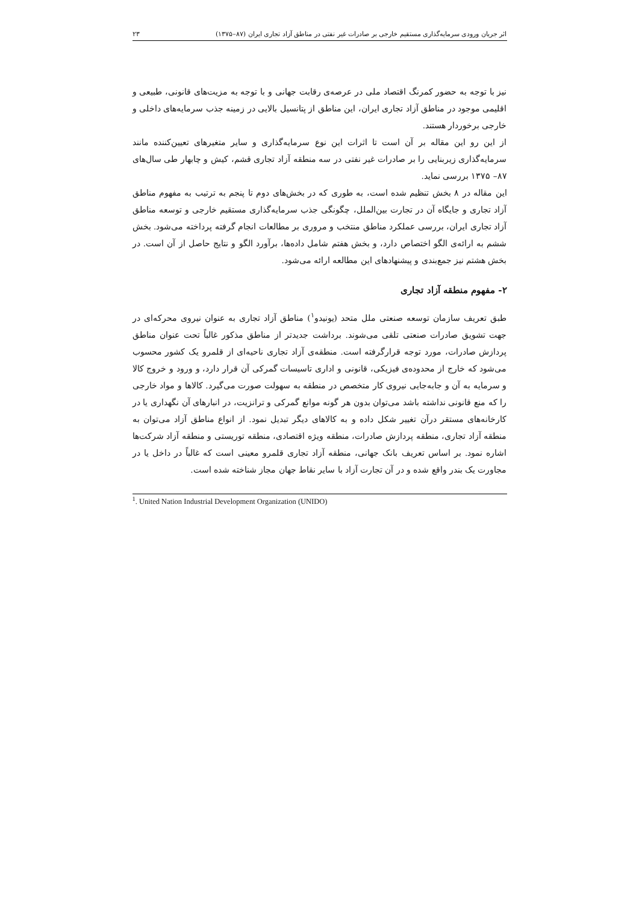اثر جریان ورودی سرمایه‌گذاری مستقیم خارجی بر صادرات غیر نفتی در مناطق آزاد تجاری ایران (۸۷–۱۳۷۵) ۲۳
نیز با توجه به حضور کمرنگ اقتصاد ملی در عرصه‌ی رقابت جهانی و با توجه به مزیت‌های قانونی، طبیعی و اقلیمی موجود در مناطق آزاد تجاری ایران، این مناطق از پتانسیل بالایی در زمینه جذب سرمایه‌های داخلی و خارجی برخوردار هستند.
از این رو این مقاله بر آن است تا اثرات این نوع سرمایه‌گذاری و سایر متغیرهای تعیین‌کننده مانند سرمایه‌گذاری زیربنایی را بر صادرات غیر نفتی در سه منطقه آزاد تجاری قشم، کیش و چابهار طی سال‌های ۸۷– ۱۳۷۵ بررسی نماید.
این مقاله در ۸ بخش تنظیم شده است، به طوری که در بخش‌های دوم تا پنجم به ترتیب به مفهوم مناطق آزاد تجاری و جایگاه آن در تجارت بین‌الملل، چگونگی جذب سرمایه‌گذاری مستقیم خارجی و توسعه مناطق آزاد تجاری ایران، بررسی عملکرد مناطق منتخب و مروری بر مطالعات انجام گرفته پرداخته می‌شود. بخش ششم به ارائه‌ی الگو اختصاص دارد، و بخش هفتم شامل داده‌ها، برآورد الگو و نتایج حاصل از آن است. در بخش هشتم نیز جمع‌بندی و پیشنهادهای این مطالعه ارائه می‌شود.
۲- مفهوم منطقه آزاد تجاری
طبق تعریف سازمان توسعه صنعتی ملل متحد (یونیدو<sup>۱</sup>) مناطق آزاد تجاری به عنوان نیروی محرکه‌ای در جهت تشویق صادرات صنعتی تلقی می‌شوند. برداشت جدیدتر از مناطق مذکور غالباً تحت عنوان مناطق پردازش صادرات، مورد توجه قرارگرفته است. منطقه‌ی آزاد تجاری ناحیه‌ای از قلمرو یک کشور محسوب می‌شود که خارج از محدوده‌ی فیزیکی، قانونی و اداری تاسیسات گمرکی آن قرار دارد، و ورود و خروج کالا و سرمایه به آن و جابه‌جایی نیروی کار متخصص در منطقه به سهولت صورت می‌گیرد. کالاها و مواد خارجی را که منع قانونی نداشته باشد می‌توان بدون هر گونه موانع گمرکی و ترانزیت، در انبارهای آن نگهداری یا در کارخانه‌های مستقر درآن تغییر شکل داده و به کالاهای دیگر تبدیل نمود. از انواع مناطق آزاد می‌توان به منطقه آزاد تجاری، منطقه پردازش صادرات، منطقه ویژه اقتصادی، منطقه توریستی و منطقه آزاد شرکت‌ها اشاره نمود. بر اساس تعریف بانک جهانی، منطقه آزاد تجاری قلمرو معینی است که غالباً در داخل یا در مجاورت یک بندر واقع شده و در آن تجارت آزاد با سایر نقاط جهان مجاز شناخته شده است.
<sup>1</sup>. United Nation Industrial Development Organization (UNIDO)